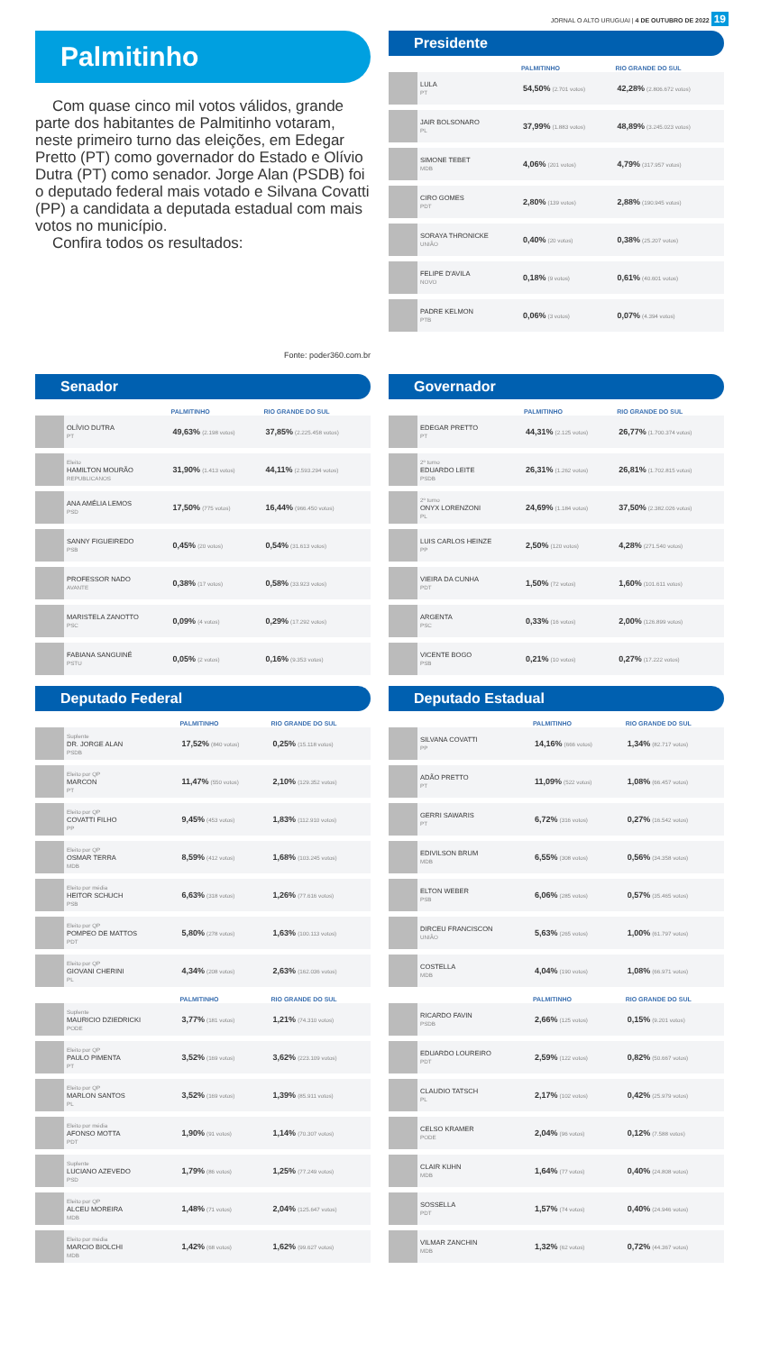JORNAL O ALTO URUGUAI | 4 DE OUTUBRO DE 2022 19
Palmitinho
Com quase cinco mil votos válidos, grande parte dos habitantes de Palmitinho votaram, neste primeiro turno das eleições, em Edegar Pretto (PT) como governador do Estado e Olívio Dutra (PT) como senador. Jorge Alan (PSDB) foi o deputado federal mais votado e Silvana Covatti (PP) a candidata a deputada estadual com mais votos no município.
Confira todos os resultados:
Fonte: poder360.com.br
Presidente
| | | PALMITINHO | RIO GRANDE DO SUL |
| --- | --- | --- | --- |
| | LULA PT | 54,50% (2.701 votos) | 42,28% (2.806.672 votos) |
| | JAIR BOLSONARO PL | 37,99% (1.883 votos) | 48,89% (3.245.023 votos) |
| | SIMONE TEBET MDB | 4,06% (201 votos) | 4,79% (317.957 votos) |
| | CIRO GOMES PDT | 2,80% (139 votos) | 2,88% (190.945 votos) |
| | SORAYA THRONICKE UNIÃO | 0,40% (20 votos) | 0,38% (25.207 votos) |
| | FELIPE D'AVILA NOVO | 0,18% (9 votos) | 0,61% (40.601 votos) |
| | PADRE KELMON PTB | 0,06% (3 votos) | 0,07% (4.394 votos) |
Senador
| | | PALMITINHO | RIO GRANDE DO SUL |
| --- | --- | --- | --- |
| | OLÍVIO DUTRA PT | 49,63% (2.198 votos) | 37,85% (2.225.458 votos) |
| | Eleito HAMILTON MOURÃO REPUBLICANOS | 31,90% (1.413 votos) | 44,11% (2.593.294 votos) |
| | ANA AMÉLIA LEMOS PSD | 17,50% (775 votos) | 16,44% (966.450 votos) |
| | SANNY FIGUEIREDO PSB | 0,45% (20 votos) | 0,54% (31.613 votos) |
| | PROFESSOR NADO AVANTE | 0,38% (17 votos) | 0,58% (33.923 votos) |
| | MARISTELA ZANOTTO PSC | 0,09% (4 votos) | 0,29% (17.292 votos) |
| | FABIANA SANGUINÉ PSTU | 0,05% (2 votos) | 0,16% (9.353 votos) |
Governador
| | | PALMITINHO | RIO GRANDE DO SUL |
| --- | --- | --- | --- |
| | EDEGAR PRETTO PT | 44,31% (2.125 votos) | 26,77% (1.700.374 votos) |
| | 2º turno EDUARDO LEITE PSDB | 26,31% (1.262 votos) | 26,81% (1.702.815 votos) |
| | 2º turno ONYX LORENZONI PL | 24,69% (1.184 votos) | 37,50% (2.382.026 votos) |
| | LUIS CARLOS HEINZE PP | 2,50% (120 votos) | 4,28% (271.540 votos) |
| | VIEIRA DA CUNHA PDT | 1,50% (72 votos) | 1,60% (101.611 votos) |
| | ARGENTA PSC | 0,33% (16 votos) | 2,00% (126.899 votos) |
| | VICENTE BOGO PSB | 0,21% (10 votos) | 0,27% (17.222 votos) |
Deputado Federal
| | | PALMITINHO | RIO GRANDE DO SUL |
| --- | --- | --- | --- |
| | Suplente DR. JORGE ALAN PSDB | 17,52% (840 votos) | 0,25% (15.118 votos) |
| | Eleito por QP MARCON PT | 11,47% (550 votos) | 2,10% (129.352 votos) |
| | Eleito por QP COVATTI FILHO PP | 9,45% (453 votos) | 1,83% (112.910 votos) |
| | Eleito por QP OSMAR TERRA MDB | 8,59% (412 votos) | 1,68% (103.245 votos) |
| | Eleito por média HEITOR SCHUCH PSB | 6,63% (318 votos) | 1,26% (77.616 votos) |
| | Eleito por QP POMPEO DE MATTOS PDT | 5,80% (278 votos) | 1,63% (100.113 votos) |
| | Eleito por QP GIOVANI CHERINI PL | 4,34% (208 votos) | 2,63% (162.036 votos) |
| | | PALMITINHO | RIO GRANDE DO SUL |
| | Suplente MAURICIO DZIEDRICKI PODE | 3,77% (181 votos) | 1,21% (74.310 votos) |
| | Eleito por QP PAULO PIMENTA PT | 3,52% (169 votos) | 3,62% (223.109 votos) |
| | Eleito por QP MARLON SANTOS PL | 3,52% (169 votos) | 1,39% (85.911 votos) |
| | Eleito por média AFONSO MOTTA PDT | 1,90% (91 votos) | 1,14% (70.307 votos) |
| | Suplente LUCIANO AZEVEDO PSD | 1,79% (86 votos) | 1,25% (77.249 votos) |
| | Eleito por QP ALCEU MOREIRA MDB | 1,48% (71 votos) | 2,04% (125.647 votos) |
| | Eleito por média MARCIO BIOLCHI MDB | 1,42% (68 votos) | 1,62% (99.627 votos) |
Deputado Estadual
| | | PALMITINHO | RIO GRANDE DO SUL |
| --- | --- | --- | --- |
| | SILVANA COVATTI PP | 14,16% (666 votos) | 1,34% (82.717 votos) |
| | ADÃO PRETTO PT | 11,09% (522 votos) | 1,08% (66.457 votos) |
| | GERRI SAWARIS PT | 6,72% (316 votos) | 0,27% (16.542 votos) |
| | EDIVILSON BRUM MDB | 6,55% (308 votos) | 0,56% (34.358 votos) |
| | ELTON WEBER PSB | 6,06% (285 votos) | 0,57% (35.465 votos) |
| | DIRCEU FRANCISCON UNIÃO | 5,63% (265 votos) | 1,00% (61.797 votos) |
| | COSTELLA MDB | 4,04% (190 votos) | 1,08% (66.971 votos) |
| | | PALMITINHO | RIO GRANDE DO SUL |
| | RICARDO FAVIN PSDB | 2,66% (125 votos) | 0,15% (9.201 votos) |
| | EDUARDO LOUREIRO PDT | 2,59% (122 votos) | 0,82% (50.667 votos) |
| | CLAUDIO TATSCH PL | 2,17% (102 votos) | 0,42% (25.979 votos) |
| | CELSO KRAMER PODE | 2,04% (96 votos) | 0,12% (7.588 votos) |
| | CLAIR KUHN MDB | 1,64% (77 votos) | 0,40% (24.808 votos) |
| | SOSSELLA PDT | 1,57% (74 votos) | 0,40% (24.946 votos) |
| | VILMAR ZANCHIN MDB | 1,32% (62 votos) | 0,72% (44.367 votos) |